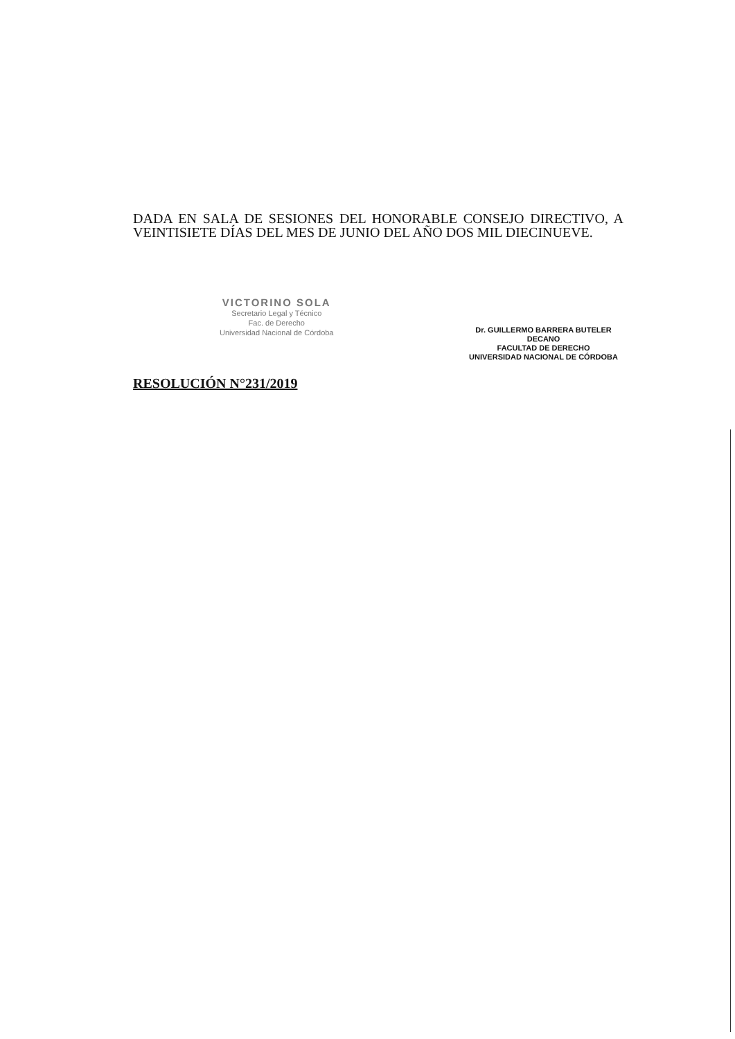DADA EN SALA DE SESIONES DEL HONORABLE CONSEJO DIRECTIVO, A VEINTISIETE DÍAS DEL MES DE JUNIO DEL AÑO DOS MIL DIECINUEVE.
VICTORINO SOLA
Secretario Legal y Técnico
Fac. de Derecho
Universidad Nacional de Córdoba
Dr. GUILLERMO BARRERA BUTELER
DECANO
FACULTAD DE DERECHO
UNIVERSIDAD NACIONAL DE CÓRDOBA
RESOLUCIÓN N°231/2019